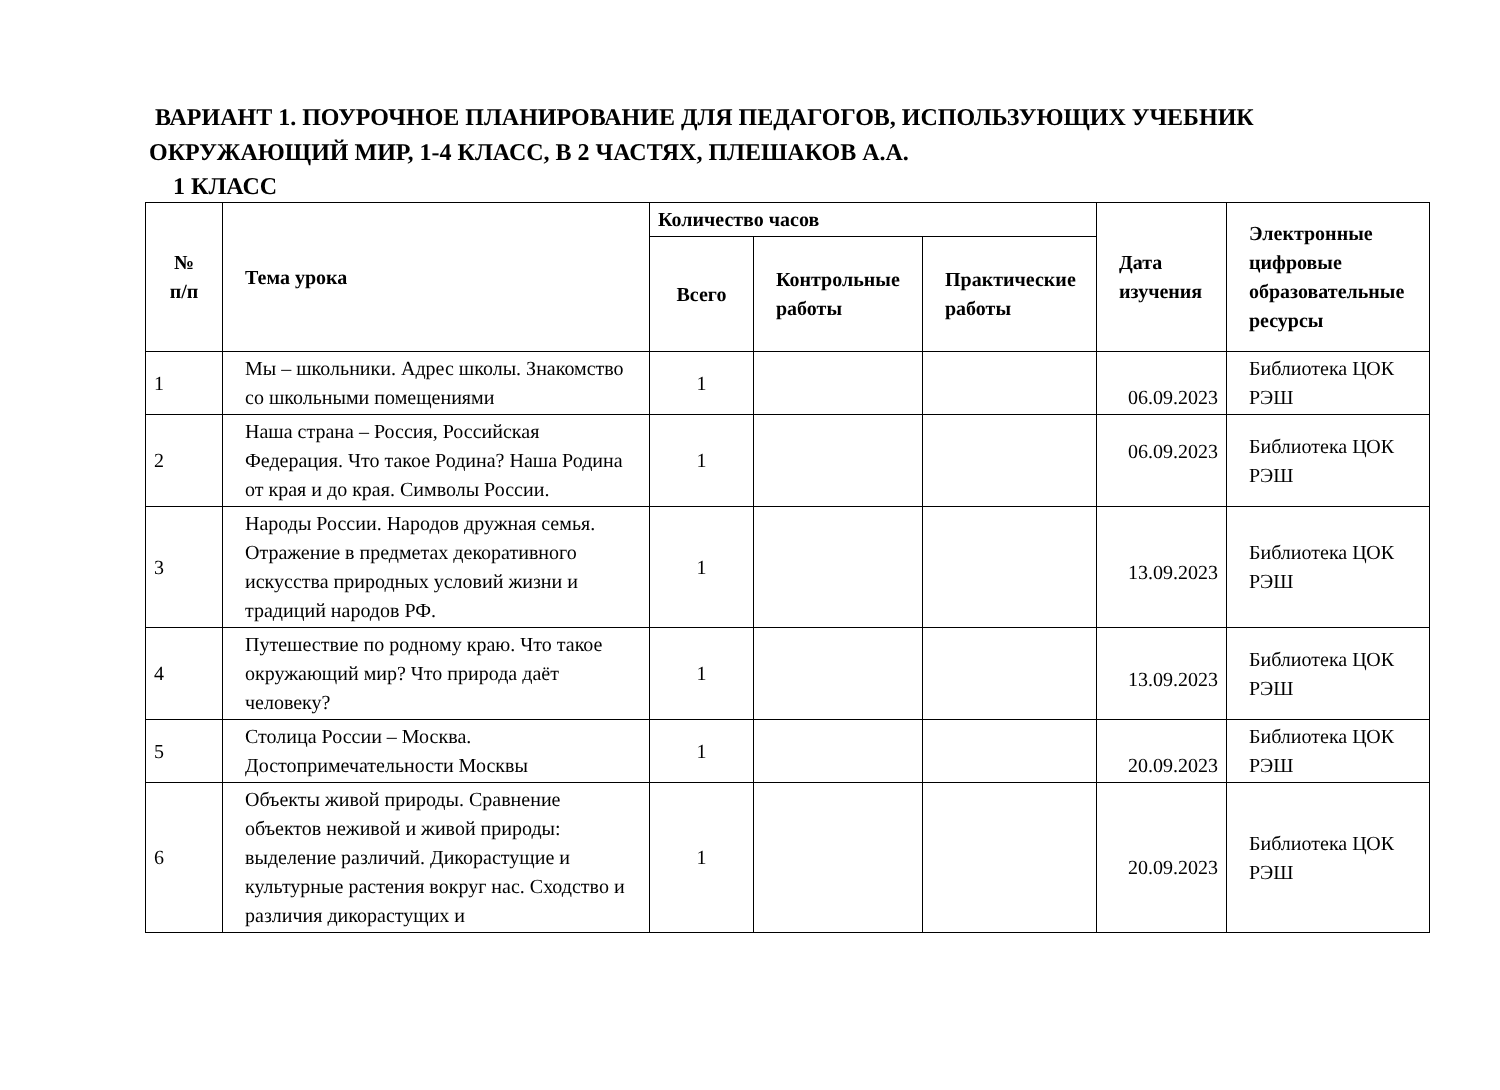ВАРИАНТ 1. ПОУРОЧНОЕ ПЛАНИРОВАНИЕ ДЛЯ ПЕДАГОГОВ, ИСПОЛЬЗУЮЩИХ УЧЕБНИК
ОКРУЖАЮЩИЙ МИР, 1-4 КЛАСС, В 2 ЧАСТЯХ, ПЛЕШАКОВ А.А.
1 КЛАСС
| № п/п | Тема урока | Количество часов | | | Дата изучения | Электронные цифровые образовательные ресурсы |
| --- | --- | --- | --- | --- | --- | --- |
| | | Всего | Контрольные работы | Практические работы | | |
| 1 | Мы – школьники. Адрес школы. Знакомство со школьными помещениями | 1 | | | 06.09.2023 | Библиотека ЦОК РЭШ |
| 2 | Наша страна – Россия, Российская Федерация. Что такое Родина? Наша Родина от края и до края. Символы России. | 1 | | | 06.09.2023 | Библиотека ЦОК РЭШ |
| 3 | Народы России. Народов дружная семья. Отражение в предметах декоративного искусства природных условий жизни и традиций народов РФ. | 1 | | | 13.09.2023 | Библиотека ЦОК РЭШ |
| 4 | Путешествие по родному краю. Что такое окружающий мир? Что природа даёт человеку? | 1 | | | 13.09.2023 | Библиотека ЦОК РЭШ |
| 5 | Столица России – Москва. Достопримечательности Москвы | 1 | | | 20.09.2023 | Библиотека ЦОК РЭШ |
| 6 | Объекты живой природы. Сравнение объектов неживой и живой природы: выделение различий. Дикорастущие и культурные растения вокруг нас. Сходство и различия дикорастущих и | 1 | | | 20.09.2023 | Библиотека ЦОК РЭШ |